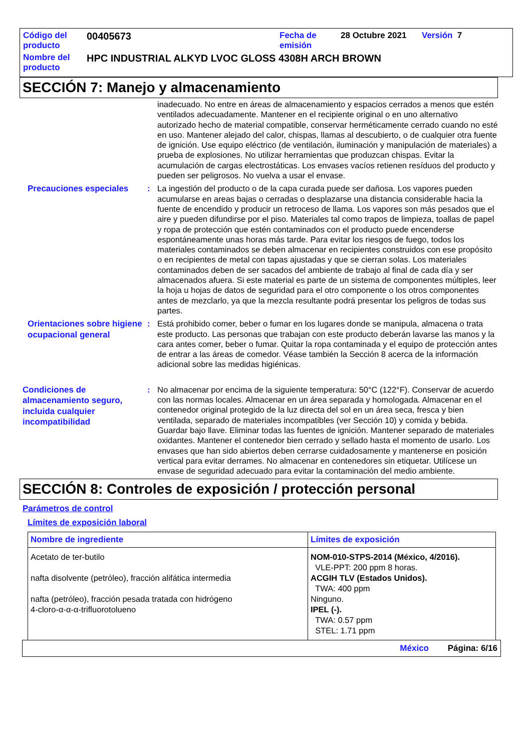| Código del producto | 00405673 | Fecha de emisión | 28 Octubre 2021 | Versión 7 |
| Nombre del producto | HPC INDUSTRIAL ALKYD LVOC GLOSS 4308H ARCH BROWN | | | |
SECCIÓN 7: Manejo y almacenamiento
inadecuado. No entre en áreas de almacenamiento y espacios cerrados a menos que estén ventilados adecuadamente. Mantener en el recipiente original o en uno alternativo autorizado hecho de material compatible, conservar herméticamente cerrado cuando no esté en uso. Mantener alejado del calor, chispas, llamas al descubierto, o de cualquier otra fuente de ignición. Use equipo eléctrico (de ventilación, iluminación y manipulación de materiales) a prueba de explosiones. No utilizar herramientas que produzcan chispas. Evitar la acumulación de cargas electrostáticas. Los envases vacíos retienen resíduos del producto y pueden ser peligrosos. No vuelva a usar el envase.
Precauciones especiales
: La ingestión del producto o de la capa curada puede ser dañosa. Los vapores pueden acumularse en areas bajas o cerradas o desplazarse una distancia considerable hacia la fuente de encendido y producir un retroceso de llama. Los vapores son más pesados que el aire y pueden difundirse por el piso. Materiales tal como trapos de limpieza, toallas de papel y ropa de protección que estén contaminados con el producto puede encenderse espontáneamente unas horas más tarde. Para evitar los riesgos de fuego, todos los materiales contaminados se deben almacenar en recipientes construidos con ese propósito o en recipientes de metal con tapas ajustadas y que se cierran solas. Los materiales contaminados deben de ser sacados del ambiente de trabajo al final de cada día y ser almacenados afuera. Si este material es parte de un sistema de componentes múltiples, leer la hoja u hojas de datos de seguridad para el otro componente o los otros componentes antes de mezclarlo, ya que la mezcla resultante podrá presentar los peligros de todas sus partes.
Orientaciones sobre higiene ocupacional general
: Está prohibido comer, beber o fumar en los lugares donde se manipula, almacena o trata este producto. Las personas que trabajan con este producto deberán lavarse las manos y la cara antes comer, beber o fumar. Quitar la ropa contaminada y el equipo de protección antes de entrar a las áreas de comedor. Véase también la Sección 8 acerca de la información adicional sobre las medidas higiénicas.
Condiciones de almacenamiento seguro, incluida cualquier incompatibilidad
: No almacenar por encima de la siguiente temperatura: 50°C (122°F). Conservar de acuerdo con las normas locales. Almacenar en un área separada y homologada. Almacenar en el contenedor original protegido de la luz directa del sol en un área seca, fresca y bien ventilada, separado de materiales incompatibles (ver Sección 10) y comida y bebida. Guardar bajo llave. Eliminar todas las fuentes de ignición. Mantener separado de materiales oxidantes. Mantener el contenedor bien cerrado y sellado hasta el momento de usarlo. Los envases que han sido abiertos deben cerrarse cuidadosamente y mantenerse en posición vertical para evitar derrames. No almacenar en contenedores sin etiquetar. Utilícese un envase de seguridad adecuado para evitar la contaminación del medio ambiente.
SECCIÓN 8: Controles de exposición / protección personal
Parámetros de control
Límites de exposición laboral
| Nombre de ingrediente | Límites de exposición |
| --- | --- |
| Acetato de ter-butilo nafta disolvente (petróleo), fracción alifática intermedia nafta (petróleo), fracción pesada tratada con hidrógeno 4-cloro-α-α-α-trifluorotolueno | NOM-010-STPS-2014 (México, 4/2016). VLE-PPT: 200 ppm 8 horas. ACGIH TLV (Estados Unidos). TWA: 400 ppm Ninguno. IPEL (-). TWA: 0.57 ppm STEL: 1.71 ppm |
México Página: 6/16